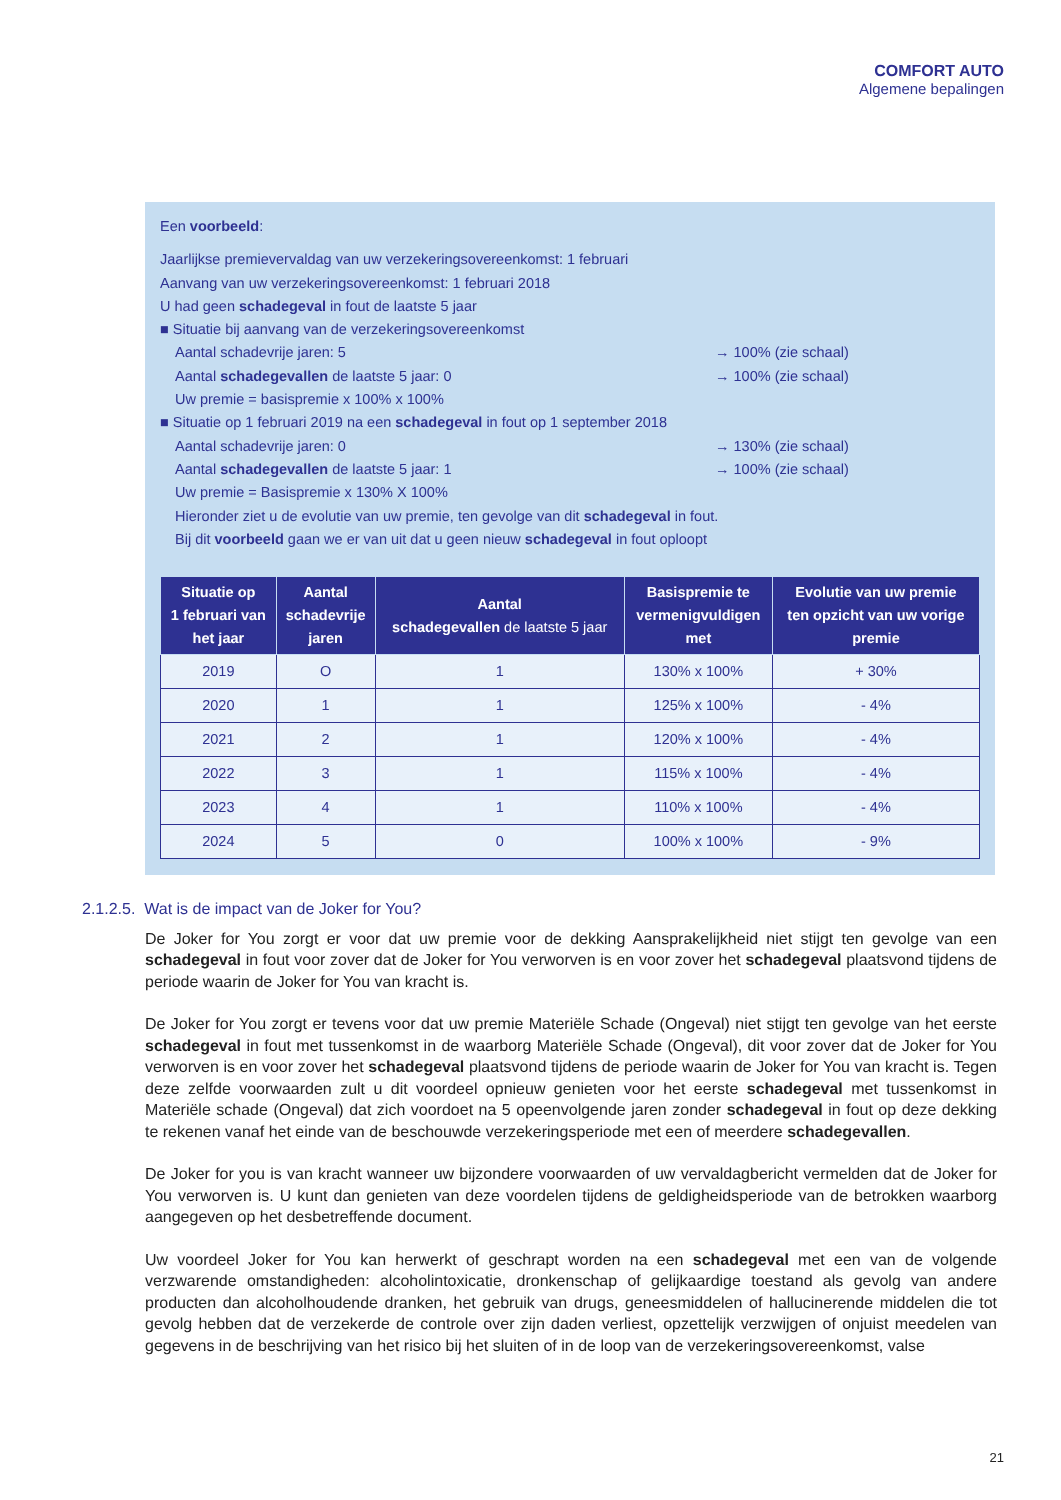COMFORT AUTO
Algemene bepalingen
Een voorbeeld:
Jaarlijkse premievervaldag van uw verzekeringsovereenkomst: 1 februari
Aanvang van uw verzekeringsovereenkomst: 1 februari 2018
U had geen schadegeval in fout de laatste 5 jaar
■ Situatie bij aanvang van de verzekeringsovereenkomst
Aantal schadevrije jaren: 5 → 100% (zie schaal)
Aantal schadegevallen de laatste 5 jaar: 0 → 100% (zie schaal)
Uw premie = basispremie x 100% x 100%
■ Situatie op 1 februari 2019 na een schadegeval in fout op 1 september 2018
Aantal schadevrije jaren: 0 → 130% (zie schaal)
Aantal schadegevallen de laatste 5 jaar: 1 → 100% (zie schaal)
Uw premie = Basispremie x 130% X 100%
Hieronder ziet u de evolutie van uw premie, ten gevolge van dit schadegeval in fout.
Bij dit voorbeeld gaan we er van uit dat u geen nieuw schadegeval in fout oploopt
| Situatie op 1 februari van het jaar | Aantal schadevrije jaren | Aantal schadegevallen de laatste 5 jaar | Basispremie te vermenigvuldigen met | Evolutie van uw premie ten opzicht van uw vorige premie |
| --- | --- | --- | --- | --- |
| 2019 | O | 1 | 130% x 100% | + 30% |
| 2020 | 1 | 1 | 125% x 100% | - 4% |
| 2021 | 2 | 1 | 120% x 100% | - 4% |
| 2022 | 3 | 1 | 115% x 100% | - 4% |
| 2023 | 4 | 1 | 110% x 100% | - 4% |
| 2024 | 5 | 0 | 100% x 100% | - 9% |
2.1.2.5. Wat is de impact van de Joker for You?
De Joker for You zorgt er voor dat uw premie voor de dekking Aansprakelijkheid niet stijgt ten gevolge van een schadegeval in fout voor zover dat de Joker for You verworven is en voor zover het schadegeval plaatsvond tijdens de periode waarin de Joker for You van kracht is.
De Joker for You zorgt er tevens voor dat uw premie Materiële Schade (Ongeval) niet stijgt ten gevolge van het eerste schadegeval in fout met tussenkomst in de waarborg Materiële Schade (Ongeval), dit voor zover dat de Joker for You verworven is en voor zover het schadegeval plaatsvond tijdens de periode waarin de Joker for You van kracht is. Tegen deze zelfde voorwaarden zult u dit voordeel opnieuw genieten voor het eerste schadegeval met tussenkomst in Materiële schade (Ongeval) dat zich voordoet na 5 opeenvolgende jaren zonder schadegeval in fout op deze dekking te rekenen vanaf het einde van de beschouwde verzekeringsperiode met een of meerdere schadegevallen.
De Joker for you is van kracht wanneer uw bijzondere voorwaarden of uw vervaldagbericht vermelden dat de Joker for You verworven is. U kunt dan genieten van deze voordelen tijdens de geldigheidsperiode van de betrokken waarborg aangegeven op het desbetreffende document.
Uw voordeel Joker for You kan herwerkt of geschrapt worden na een schadegeval met een van de volgende verzwarende omstandigheden: alcoholintoxicatie, dronkenschap of gelijkaardige toestand als gevolg van andere producten dan alcoholhoudende dranken, het gebruik van drugs, geneesmiddelen of hallucinerende middelen die tot gevolg hebben dat de verzekerde de controle over zijn daden verliest, opzettelijk verzwijgen of onjuist meedelen van gegevens in de beschrijving van het risico bij het sluiten of in de loop van de verzekeringsovereenkomst, valse
21